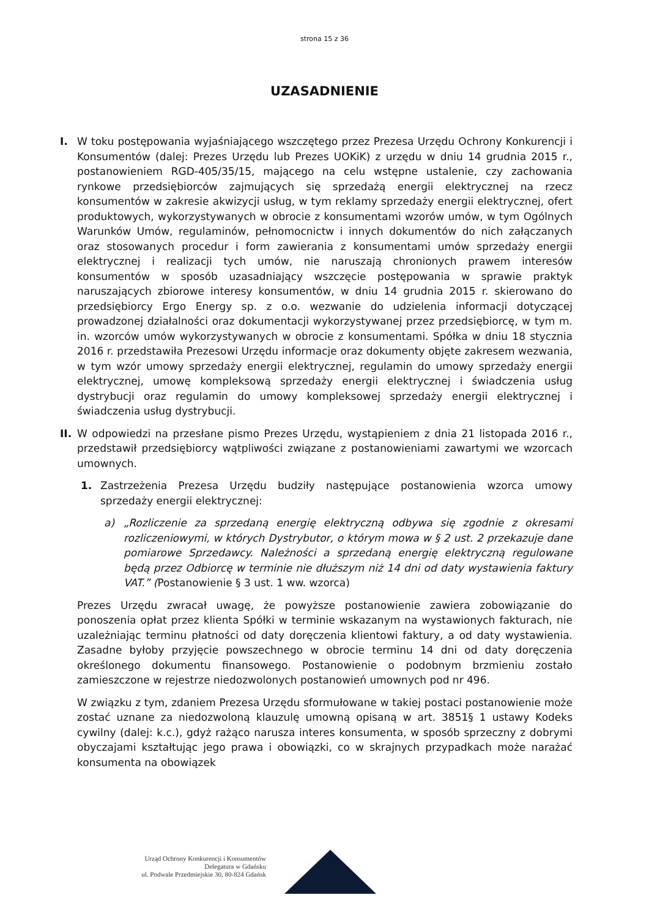strona 15 z 36
UZASADNIENIE
I. W toku postępowania wyjaśniającego wszczętego przez Prezesa Urzędu Ochrony Konkurencji i Konsumentów (dalej: Prezes Urzędu lub Prezes UOKiK) z urzędu w dniu 14 grudnia 2015 r., postanowieniem RGD-405/35/15, mającego na celu wstępne ustalenie, czy zachowania rynkowe przedsiębiorców zajmujących się sprzedażą energii elektrycznej na rzecz konsumentów w zakresie akwizycji usług, w tym reklamy sprzedaży energii elektrycznej, ofert produktowych, wykorzystywanych w obrocie z konsumentami wzorów umów, w tym Ogólnych Warunków Umów, regulaminów, pełnomocnictw i innych dokumentów do nich załączanych oraz stosowanych procedur i form zawierania z konsumentami umów sprzedaży energii elektrycznej i realizacji tych umów, nie naruszają chronionych prawem interesów konsumentów w sposób uzasadniający wszczęcie postępowania w sprawie praktyk naruszających zbiorowe interesy konsumentów, w dniu 14 grudnia 2015 r. skierowano do przedsiębiorcy Ergo Energy sp. z o.o. wezwanie do udzielenia informacji dotyczącej prowadzonej działalności oraz dokumentacji wykorzystywanej przez przedsiębiorcę, w tym m. in. wzorców umów wykorzystywanych w obrocie z konsumentami. Spółka w dniu 18 stycznia 2016 r. przedstawiła Prezesowi Urzędu informacje oraz dokumenty objęte zakresem wezwania, w tym wzór umowy sprzedaży energii elektrycznej, regulamin do umowy sprzedaży energii elektrycznej, umowę kompleksową sprzedaży energii elektrycznej i świadczenia usług dystrybucji oraz regulamin do umowy kompleksowej sprzedaży energii elektrycznej i świadczenia usług dystrybucji.
II.
W odpowiedzi na przesłane pismo Prezes Urzędu, wystąpieniem z dnia 21 listopada 2016 r., przedstawił przedsiębiorcy wątpliwości związane z postanowieniami zawartymi we wzorcach umownych.
1. Zastrzeżenia Prezesa Urzędu budziły następujące postanowienia wzorca umowy sprzedaży energii elektrycznej:
a) „Rozliczenie za sprzedaną energię elektryczną odbywa się zgodnie z okresami rozliczeniowymi, w których Dystrybutor, o którym mowa w § 2 ust. 2 przekazuje dane pomiarowe Sprzedawcy. Należności a sprzedaną energię elektryczną regulowane będą przez Odbiorcę w terminie nie dłuższym niż 14 dni od daty wystawienia faktury VAT.” (Postanowienie § 3 ust. 1 ww. wzorca)
Prezes Urzędu zwracał uwagę, że powyższe postanowienie zawiera zobowiązanie do ponoszenia opłat przez klienta Spółki w terminie wskazanym na wystawionych fakturach, nie uzależniając terminu płatności od daty doręczenia klientowi faktury, a od daty wystawienia. Zasadne byłoby przyjęcie powszechnego w obrocie terminu 14 dni od daty doręczenia określonego dokumentu finansowego. Postanowienie o podobnym brzmieniu zostało zamieszczone w rejestrze niedozwolonych postanowień umownych pod nr 496.
W związku z tym, zdaniem Prezesa Urzędu sformułowane w takiej postaci postanowienie może zostać uznane za niedozwoloną klauzulę umowną opisaną w art. 3851§ 1 ustawy Kodeks cywilny (dalej: k.c.), gdyż rażąco narusza interes konsumenta, w sposób sprzeczny z dobrymi obyczajami kształtując jego prawa i obowiązki, co w skrajnych przypadkach może narażać konsumenta na obowiązek
Urząd Ochrony Konkurencji i Konsumentów
Delegatura w Gdańsku
ul. Podwale Przedmiejskie 30, 80-824 Gdańsk